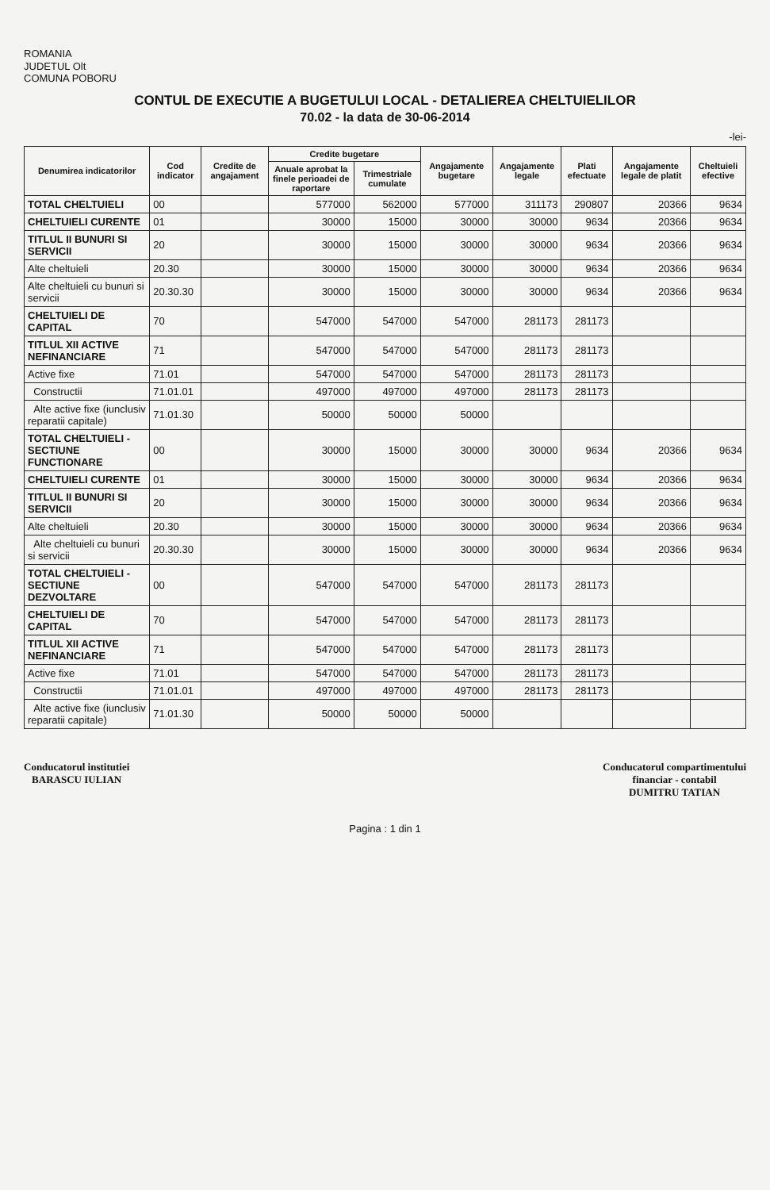ROMANIA
JUDETUL Olt
COMUNA POBORU
CONTUL DE EXECUTIE A BUGETULUI LOCAL - DETALIEREA CHELTUIELILOR
70.02 - la data de 30-06-2014
-lei-
| Denumirea indicatorilor | Cod indicator | Credite de angajament | Credite bugetare | | Angajamente bugetare | Angajamente legale | Plati efectuate | Angajamente legale de platit | Cheltuieli efective |
| --- | --- | --- | --- | --- | --- | --- | --- | --- | --- |
| | | | Anuale aprobat la finele perioadei de raportare | Trimestriale cumulate | | | | | |
| TOTAL CHELTUIELI | 00 | | 577000 | 562000 | 577000 | 311173 | 290807 | 20366 | 9634 |
| CHELTUIELI CURENTE | 01 | | 30000 | 15000 | 30000 | 30000 | 9634 | 20366 | 9634 |
| TITLUL II BUNURI SI SERVICII | 20 | | 30000 | 15000 | 30000 | 30000 | 9634 | 20366 | 9634 |
| Alte cheltuieli | 20.30 | | 30000 | 15000 | 30000 | 30000 | 9634 | 20366 | 9634 |
| Alte cheltuieli cu bunuri si servicii | 20.30.30 | | 30000 | 15000 | 30000 | 30000 | 9634 | 20366 | 9634 |
| CHELTUIELI DE CAPITAL | 70 | | 547000 | 547000 | 547000 | 281173 | 281173 | | |
| TITLUL XII ACTIVE NEFINANCIARE | 71 | | 547000 | 547000 | 547000 | 281173 | 281173 | | |
| Active fixe | 71.01 | | 547000 | 547000 | 547000 | 281173 | 281173 | | |
| Constructii | 71.01.01 | | 497000 | 497000 | 497000 | 281173 | 281173 | | |
| Alte active fixe (iunclusiv reparatii capitale) | 71.01.30 | | 50000 | 50000 | 50000 | | | | |
| TOTAL CHELTUIELI - SECTIUNE FUNCTIONARE | 00 | | 30000 | 15000 | 30000 | 30000 | 9634 | 20366 | 9634 |
| CHELTUIELI CURENTE | 01 | | 30000 | 15000 | 30000 | 30000 | 9634 | 20366 | 9634 |
| TITLUL II BUNURI SI SERVICII | 20 | | 30000 | 15000 | 30000 | 30000 | 9634 | 20366 | 9634 |
| Alte cheltuieli | 20.30 | | 30000 | 15000 | 30000 | 30000 | 9634 | 20366 | 9634 |
| Alte cheltuieli cu bunuri si servicii | 20.30.30 | | 30000 | 15000 | 30000 | 30000 | 9634 | 20366 | 9634 |
| TOTAL CHELTUIELI - SECTIUNE DEZVOLTARE | 00 | | 547000 | 547000 | 547000 | 281173 | 281173 | | |
| CHELTUIELI DE CAPITAL | 70 | | 547000 | 547000 | 547000 | 281173 | 281173 | | |
| TITLUL XII ACTIVE NEFINANCIARE | 71 | | 547000 | 547000 | 547000 | 281173 | 281173 | | |
| Active fixe | 71.01 | | 547000 | 547000 | 547000 | 281173 | 281173 | | |
| Constructii | 71.01.01 | | 497000 | 497000 | 497000 | 281173 | 281173 | | |
| Alte active fixe (iunclusiv reparatii capitale) | 71.01.30 | | 50000 | 50000 | 50000 | | | | |
Conducatorul institutiei
BARASCU IULIAN
Conducatorul compartimentului
financiar - contabil
DUMITRU TATIAN
Pagina : 1 din 1